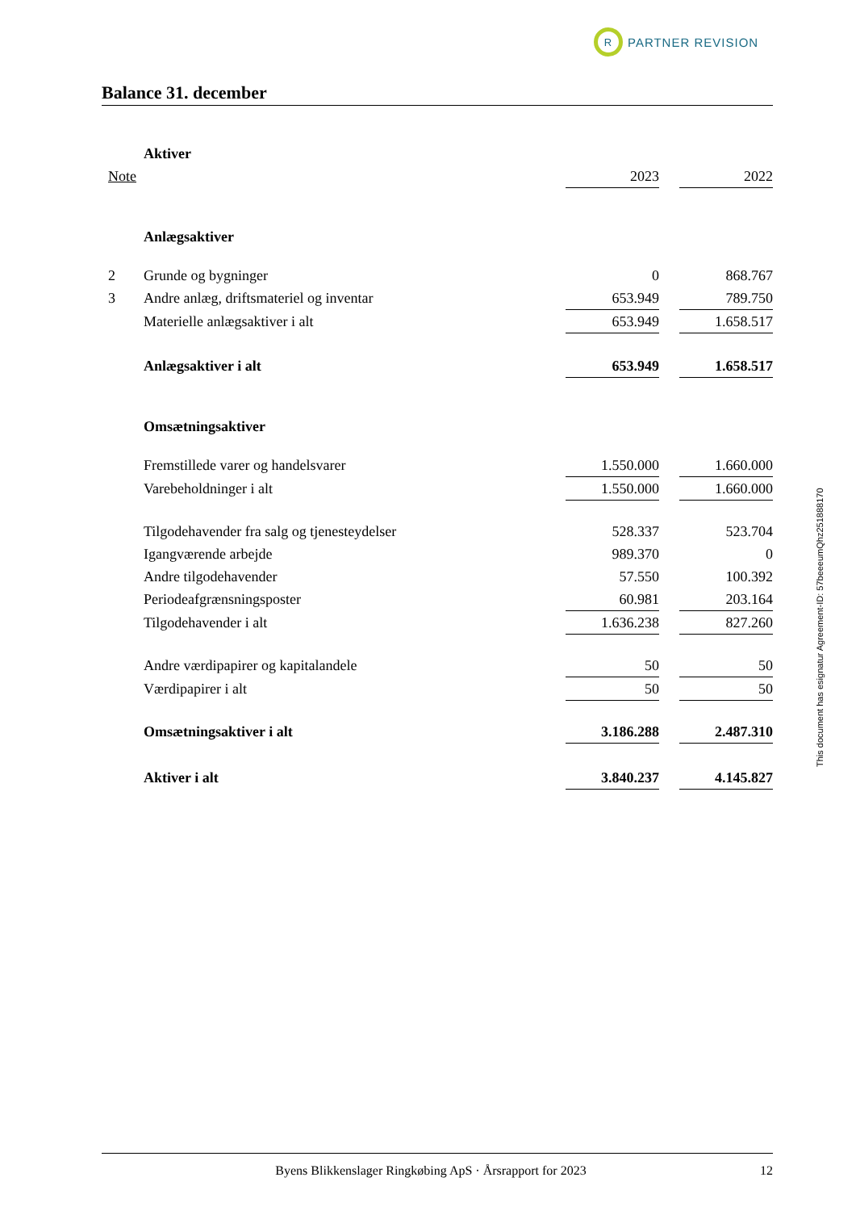R
PARTNER REVISION
Balance 31. december
| | Aktiver | | | |
| Note | | 2023 | | 2022 |
| | Anlægsaktiver | | | |
| 2 | Grunde og bygninger | 0 | | 868.767 |
| 3 | Andre anlæg, driftsmateriel og inventar | 653.949 | | 789.750 |
| | Materielle anlægsaktiver i alt | 653.949 | | 1.658.517 |
| | Anlægsaktiver i alt | 653.949 | | 1.658.517 |
| | Omsætningsaktiver | | | |
| | Fremstillede varer og handelsvarer | 1.550.000 | | 1.660.000 |
| | Varebeholdninger i alt | 1.550.000 | | 1.660.000 |
| | Tilgodehavender fra salg og tjenesteydelser | 528.337 | | 523.704 |
| | Igangværende arbejde | 989.370 | | 0 |
| | Andre tilgodehavender | 57.550 | | 100.392 |
| | Periodeafgrænsningsposter | 60.981 | | 203.164 |
| | Tilgodehavender i alt | 1.636.238 | | 827.260 |
| | Andre værdipapirer og kapitalandele | 50 | | 50 |
| | Værdipapirer i alt | 50 | | 50 |
| | Omsætningsaktiver i alt | 3.186.288 | | 2.487.310 |
| | Aktiver i alt | 3.840.237 | | 4.145.827 |
This document has esignatur Agreement-ID: 57beeeumQhz251888170
Byens Blikkenslager Ringkøbing ApS · Årsrapport for 2023 12